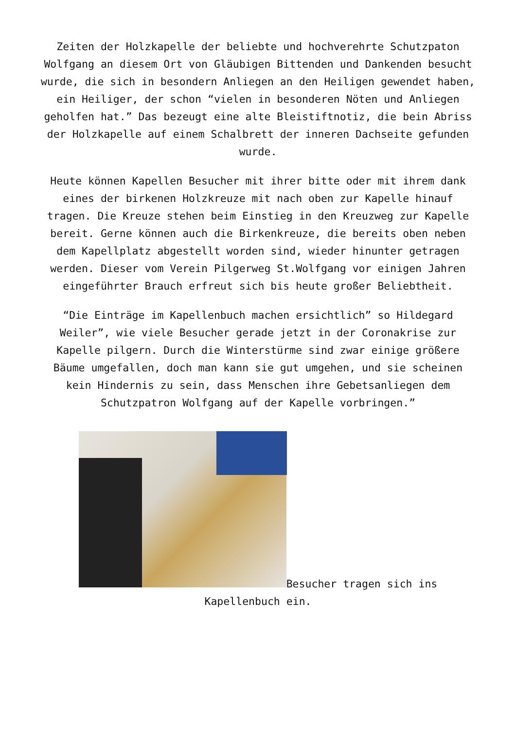Zeiten der Holzkapelle der beliebte und hochverehrte Schutzpaton Wolfgang an diesem Ort von Gläubigen Bittenden und Dankenden besucht wurde, die sich in besondern Anliegen an den Heiligen gewendet haben, ein Heiliger, der schon “vielen in besonderen Nöten und Anliegen geholfen hat.” Das bezeugt eine alte Bleistiftnotiz, die bein Abriss der Holzkapelle auf einem Schalbrett der inneren Dachseite gefunden wurde.
Heute können Kapellen Besucher mit ihrer bitte oder mit ihrem dank eines der birkenen Holzkreuze mit nach oben zur Kapelle hinauf tragen. Die Kreuze stehen beim Einstieg in den Kreuzweg zur Kapelle bereit. Gerne können auch die Birkenkreuze, die bereits oben neben dem Kapellplatz abgestellt worden sind, wieder hinunter getragen werden. Dieser vom Verein Pilgerweg St.Wolfgang vor einigen Jahren eingeführter Brauch erfreut sich bis heute großer Beliebtheit.
“Die Einträge im Kapellenbuch machen ersichtlich” so Hildegard Weiler”, wie viele Besucher gerade jetzt in der Coronakrise zur Kapelle pilgern. Durch die Winterstürme sind zwar einige größere Bäume umgefallen, doch man kann sie gut umgehen, und sie scheinen kein Hindernis zu sein, dass Menschen ihre Gebetsanliegen dem Schutzpatron Wolfgang auf der Kapelle vorbringen.”
Besucher tragen sich ins Kapellenbuch ein.